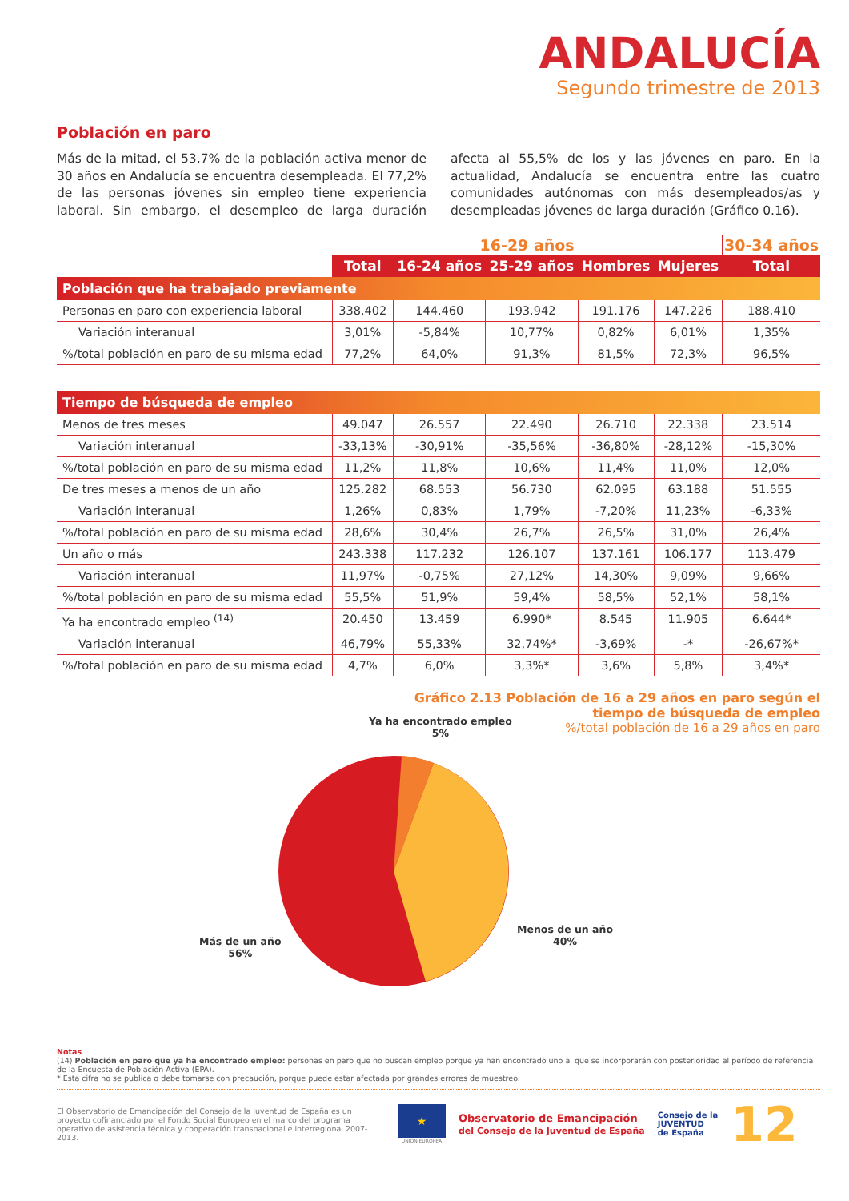ANDALUCÍA
Segundo trimestre de 2013
Población en paro
Más de la mitad, el 53,7% de la población activa menor de 30 años en Andalucía se encuentra desempleada. El 77,2% de las personas jóvenes sin empleo tiene experiencia laboral. Sin embargo, el desempleo de larga duración afecta al 55,5% de los y las jóvenes en paro. En la actualidad, Andalucía se encuentra entre las cuatro comunidades autónomas con más desempleados/as y desempleadas jóvenes de larga duración (Gráfico 0.16).
| | 16-29 años | | | | | 30-34 años |
| --- | --- | --- | --- | --- | --- | --- |
| | Total | 16-24 años | 25-29 años | Hombres | Mujeres | Total |
| Población que ha trabajado previamente | | | | | | |
| Personas en paro con experiencia laboral | 338.402 | 144.460 | 193.942 | 191.176 | 147.226 | 188.410 |
| Variación interanual | 3,01% | -5,84% | 10,77% | 0,82% | 6,01% | 1,35% |
| %/total población en paro de su misma edad | 77,2% | 64,0% | 91,3% | 81,5% | 72,3% | 96,5% |
| Tiempo de búsqueda de empleo | | | | | | |
| Menos de tres meses | 49.047 | 26.557 | 22.490 | 26.710 | 22.338 | 23.514 |
| Variación interanual | -33,13% | -30,91% | -35,56% | -36,80% | -28,12% | -15,30% |
| %/total población en paro de su misma edad | 11,2% | 11,8% | 10,6% | 11,4% | 11,0% | 12,0% |
| De tres meses a menos de un año | 125.282 | 68.553 | 56.730 | 62.095 | 63.188 | 51.555 |
| Variación interanual | 1,26% | 0,83% | 1,79% | -7,20% | 11,23% | -6,33% |
| %/total población en paro de su misma edad | 28,6% | 30,4% | 26,7% | 26,5% | 31,0% | 26,4% |
| Un año o más | 243.338 | 117.232 | 126.107 | 137.161 | 106.177 | 113.479 |
| Variación interanual | 11,97% | -0,75% | 27,12% | 14,30% | 9,09% | 9,66% |
| %/total población en paro de su misma edad | 55,5% | 51,9% | 59,4% | 58,5% | 52,1% | 58,1% |
| Ya ha encontrado empleo <sup>(14)</sup> | 20.450 | 13.459 | 6.990* | 8.545 | 11.905 | 6.644* |
| Variación interanual | 46,79% | 55,33% | 32,74%* | -3,69% | -* | -26,67%* |
| %/total población en paro de su misma edad | 4,7% | 6,0% | 3,3%* | 3,6% | 5,8% | 3,4%* |
Gráfico 2.13 Población de 16 a 29 años en paro según el
tiempo de búsqueda de empleo
%/total población de 16 a 29 años en paro
Ya ha encontrado empleo
5%
Más de un año
56%
Menos de un año
40%
Notas
(14) Población en paro que ya ha encontrado empleo: personas en paro que no buscan empleo porque ya han encontrado uno al que se incorporarán con posterioridad al período de referencia de la Encuesta de Población Activa (EPA).
* Esta cifra no se publica o debe tomarse con precaución, porque puede estar afectada por grandes errores de muestreo.
El Observatorio de Emancipación del Consejo de la Juventud de España es un proyecto cofinanciado por el Fondo Social Europeo en el marco del programa operativo de asistencia técnica y cooperación transnacional e interregional 2007-2013.
★
UNIÓN EUROPEA
Observatorio de Emancipación
del Consejo de la Juventud de España
Consejo de la
JUVENTUD
de España
12